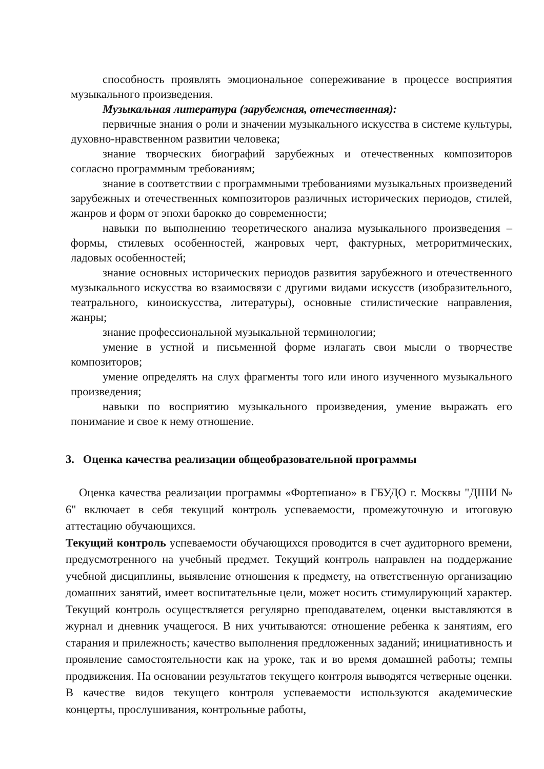способность проявлять эмоциональное сопереживание в процессе восприятия музыкального произведения.
Музыкальная литература (зарубежная, отечественная):
первичные знания о роли и значении музыкального искусства в системе культуры, духовно-нравственном развитии человека;
знание творческих биографий зарубежных и отечественных композиторов согласно программным требованиям;
знание в соответствии с программными требованиями музыкальных произведений зарубежных и отечественных композиторов различных исторических периодов, стилей, жанров и форм от эпохи барокко до современности;
навыки по выполнению теоретического анализа музыкального произведения – формы, стилевых особенностей, жанровых черт, фактурных, метроритмических, ладовых особенностей;
знание основных исторических периодов развития зарубежного и отечественного музыкального искусства во взаимосвязи с другими видами искусств (изобразительного, театрального, киноискусства, литературы), основные стилистические направления, жанры;
знание профессиональной музыкальной терминологии;
умение в устной и письменной форме излагать свои мысли о творчестве композиторов;
умение определять на слух фрагменты того или иного изученного музыкального произведения;
навыки по восприятию музыкального произведения, умение выражать его понимание и свое к нему отношение.
3. Оценка качества реализации общеобразовательной программы
Оценка качества реализации программы «Фортепиано» в ГБУДО г. Москвы "ДШИ № 6" включает в себя текущий контроль успеваемости, промежуточную и итоговую аттестацию обучающихся.
Текущий контроль успеваемости обучающихся проводится в счет аудиторного времени, предусмотренного на учебный предмет. Текущий контроль направлен на поддержание учебной дисциплины, выявление отношения к предмету, на ответственную организацию домашних занятий, имеет воспитательные цели, может носить стимулирующий характер. Текущий контроль осуществляется регулярно преподавателем, оценки выставляются в журнал и дневник учащегося. В них учитываются: отношение ребенка к занятиям, его старания и прилежность; качество выполнения предложенных заданий; инициативность и проявление самостоятельности как на уроке, так и во время домашней работы; темпы продвижения. На основании результатов текущего контроля выводятся четверные оценки. В качестве видов текущего контроля успеваемости используются академические концерты, прослушивания, контрольные работы,